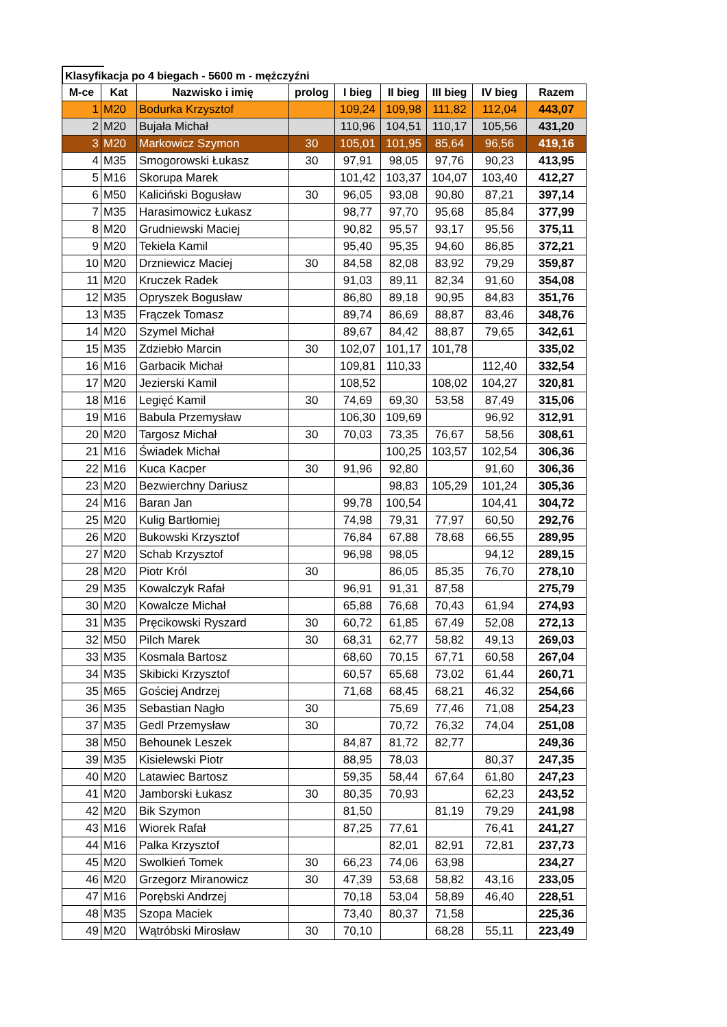Klasyfikacja po 4 biegach - 5600 m - mężczyźni
| M-ce | Kat | Nazwisko i imię | prolog | I bieg | II bieg | III bieg | IV bieg | Razem |
| --- | --- | --- | --- | --- | --- | --- | --- | --- |
| 1 | M20 | Bodurka Krzysztof | | 109,24 | 109,98 | 111,82 | 112,04 | 443,07 |
| 2 | M20 | Bujała Michał | | 110,96 | 104,51 | 110,17 | 105,56 | 431,20 |
| 3 | M20 | Markowicz Szymon | 30 | 105,01 | 101,95 | 85,64 | 96,56 | 419,16 |
| 4 | M35 | Smogorowski Łukasz | 30 | 97,91 | 98,05 | 97,76 | 90,23 | 413,95 |
| 5 | M16 | Skorupa Marek | | 101,42 | 103,37 | 104,07 | 103,40 | 412,27 |
| 6 | M50 | Kaliciński Bogusław | 30 | 96,05 | 93,08 | 90,80 | 87,21 | 397,14 |
| 7 | M35 | Harasimowicz Łukasz | | 98,77 | 97,70 | 95,68 | 85,84 | 377,99 |
| 8 | M20 | Grudniewski Maciej | | 90,82 | 95,57 | 93,17 | 95,56 | 375,11 |
| 9 | M20 | Tekiela Kamil | | 95,40 | 95,35 | 94,60 | 86,85 | 372,21 |
| 10 | M20 | Drzniewicz Maciej | 30 | 84,58 | 82,08 | 83,92 | 79,29 | 359,87 |
| 11 | M20 | Kruczek Radek | | 91,03 | 89,11 | 82,34 | 91,60 | 354,08 |
| 12 | M35 | Opryszek Bogusław | | 86,80 | 89,18 | 90,95 | 84,83 | 351,76 |
| 13 | M35 | Frączek Tomasz | | 89,74 | 86,69 | 88,87 | 83,46 | 348,76 |
| 14 | M20 | Szymel Michał | | 89,67 | 84,42 | 88,87 | 79,65 | 342,61 |
| 15 | M35 | Zdziebło Marcin | 30 | 102,07 | 101,17 | 101,78 | | 335,02 |
| 16 | M16 | Garbacik Michał | | 109,81 | 110,33 | | 112,40 | 332,54 |
| 17 | M20 | Jezierski Kamil | | 108,52 | | 108,02 | 104,27 | 320,81 |
| 18 | M16 | Legięć Kamil | 30 | 74,69 | 69,30 | 53,58 | 87,49 | 315,06 |
| 19 | M16 | Babula Przemysław | | 106,30 | 109,69 | | 96,92 | 312,91 |
| 20 | M20 | Targosz Michał | 30 | 70,03 | 73,35 | 76,67 | 58,56 | 308,61 |
| 21 | M16 | Świadek Michał | | | 100,25 | 103,57 | 102,54 | 306,36 |
| 22 | M16 | Kuca Kacper | 30 | 91,96 | 92,80 | | 91,60 | 306,36 |
| 23 | M20 | Bezwierchny Dariusz | | | 98,83 | 105,29 | 101,24 | 305,36 |
| 24 | M16 | Baran Jan | | 99,78 | 100,54 | | 104,41 | 304,72 |
| 25 | M20 | Kulig Bartłomiej | | 74,98 | 79,31 | 77,97 | 60,50 | 292,76 |
| 26 | M20 | Bukowski Krzysztof | | 76,84 | 67,88 | 78,68 | 66,55 | 289,95 |
| 27 | M20 | Schab Krzysztof | | 96,98 | 98,05 | | 94,12 | 289,15 |
| 28 | M20 | Piotr Król | 30 | | 86,05 | 85,35 | 76,70 | 278,10 |
| 29 | M35 | Kowalczyk Rafał | | 96,91 | 91,31 | 87,58 | | 275,79 |
| 30 | M20 | Kowalcze Michał | | 65,88 | 76,68 | 70,43 | 61,94 | 274,93 |
| 31 | M35 | Pręcikowski Ryszard | 30 | 60,72 | 61,85 | 67,49 | 52,08 | 272,13 |
| 32 | M50 | Pilch Marek | 30 | 68,31 | 62,77 | 58,82 | 49,13 | 269,03 |
| 33 | M35 | Kosmala Bartosz | | 68,60 | 70,15 | 67,71 | 60,58 | 267,04 |
| 34 | M35 | Skibicki Krzysztof | | 60,57 | 65,68 | 73,02 | 61,44 | 260,71 |
| 35 | M65 | Gościej Andrzej | | 71,68 | 68,45 | 68,21 | 46,32 | 254,66 |
| 36 | M35 | Sebastian Nagło | 30 | | 75,69 | 77,46 | 71,08 | 254,23 |
| 37 | M35 | Gedl Przemysław | 30 | | 70,72 | 76,32 | 74,04 | 251,08 |
| 38 | M50 | Behounek Leszek | | 84,87 | 81,72 | 82,77 | | 249,36 |
| 39 | M35 | Kisielewski Piotr | | 88,95 | 78,03 | | 80,37 | 247,35 |
| 40 | M20 | Latawiec Bartosz | | 59,35 | 58,44 | 67,64 | 61,80 | 247,23 |
| 41 | M20 | Jamborski Łukasz | 30 | 80,35 | 70,93 | | 62,23 | 243,52 |
| 42 | M20 | Bik Szymon | | 81,50 | | 81,19 | 79,29 | 241,98 |
| 43 | M16 | Wiorek Rafał | | 87,25 | 77,61 | | 76,41 | 241,27 |
| 44 | M16 | Palka Krzysztof | | | 82,01 | 82,91 | 72,81 | 237,73 |
| 45 | M20 | Swolkień Tomek | 30 | 66,23 | 74,06 | 63,98 | | 234,27 |
| 46 | M20 | Grzegorz Miranowicz | 30 | 47,39 | 53,68 | 58,82 | 43,16 | 233,05 |
| 47 | M16 | Porębski Andrzej | | 70,18 | 53,04 | 58,89 | 46,40 | 228,51 |
| 48 | M35 | Szopa Maciek | | 73,40 | 80,37 | 71,58 | | 225,36 |
| 49 | M20 | Wątróbski Mirosław | 30 | 70,10 | | 68,28 | 55,11 | 223,49 |